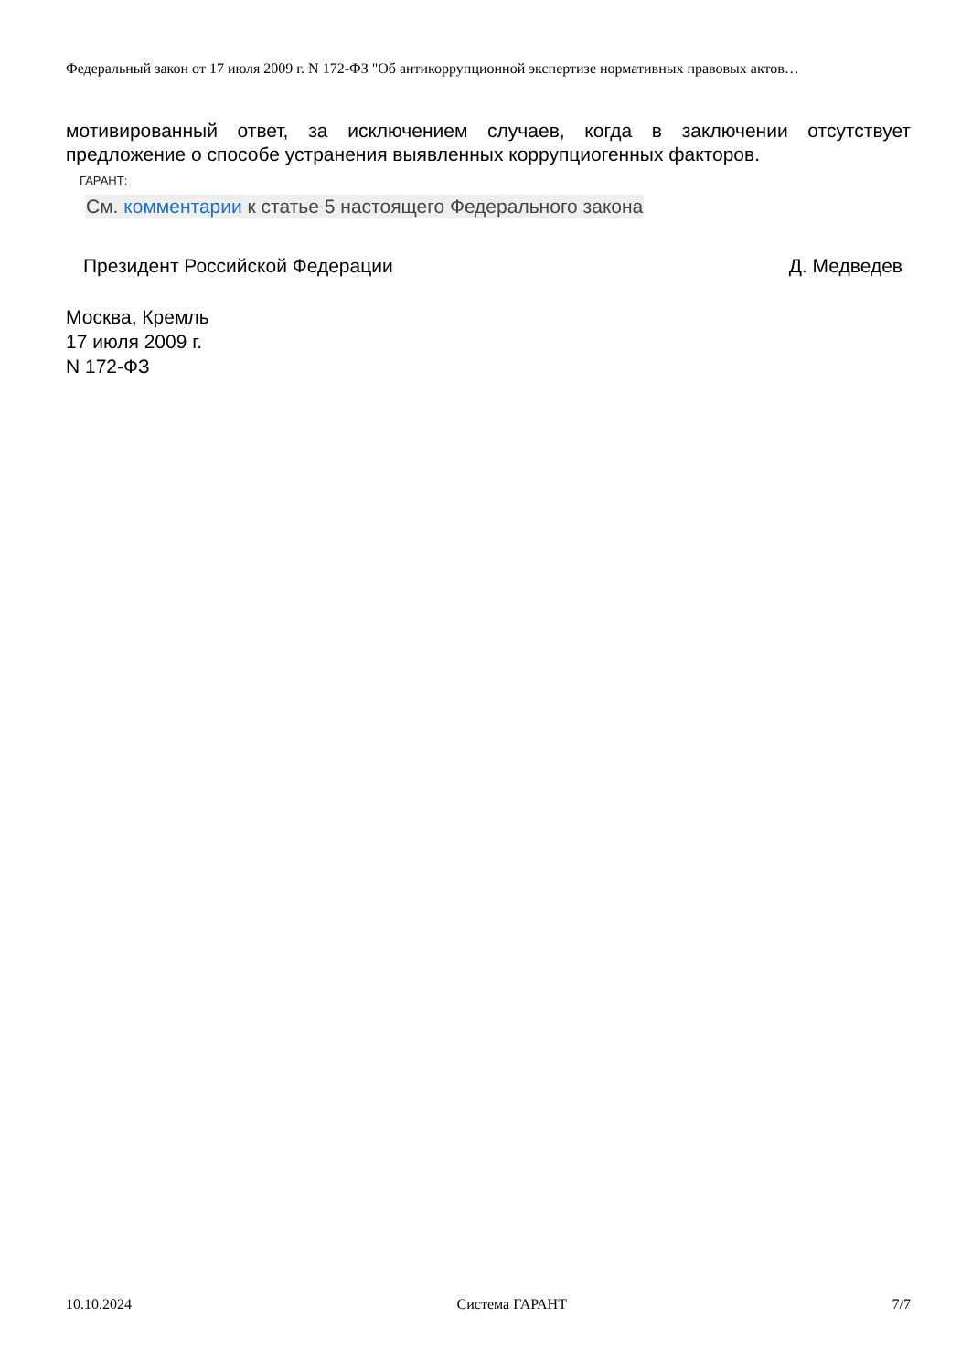Федеральный закон от 17 июля 2009 г. N 172-ФЗ "Об антикоррупционной экспертизе нормативных правовых актов…
мотивированный ответ, за исключением случаев, когда в заключении отсутствует предложение о способе устранения выявленных коррупциогенных факторов.
ГАРАНТ:
См. комментарии к статье 5 настоящего Федерального закона
Президент Российской Федерации Д. Медведев
Москва, Кремль
17 июля 2009 г.
N 172-ФЗ
10.10.2024 Система ГАРАНТ 7/7